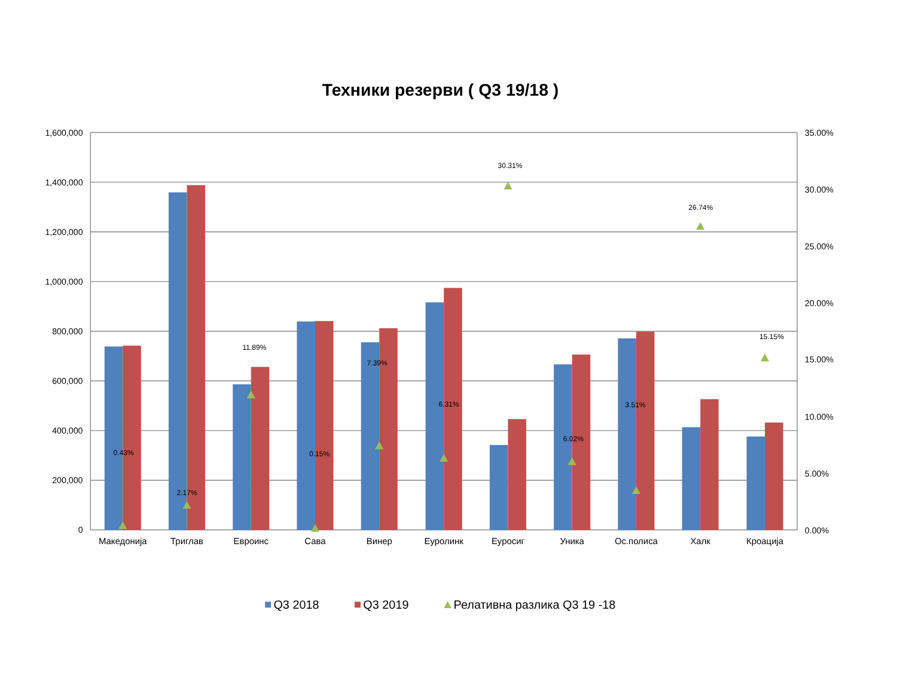Техники резерви ( Q3 19/18 )
1,600,000
1,400,000
1,200,000
1,000,000
800,000
600,000
400,000
200,000
0
35.00%
30.00%
25.00%
20.00%
15.00%
10.00%
5.00%
0.00%
0.43%
2.17%
11.89%
0.15%
7.39%
6.31%
30.31%
6.02%
3.51%
26.74%
15.15%
Македонија
Триглав
Евроинс
Сава
Винер
Еуролинк
Еуросиг
Уника
Ос.полиса
Халк
Кроација
Q3 2018
Q3 2019
Релативна разлика Q3 19 -18